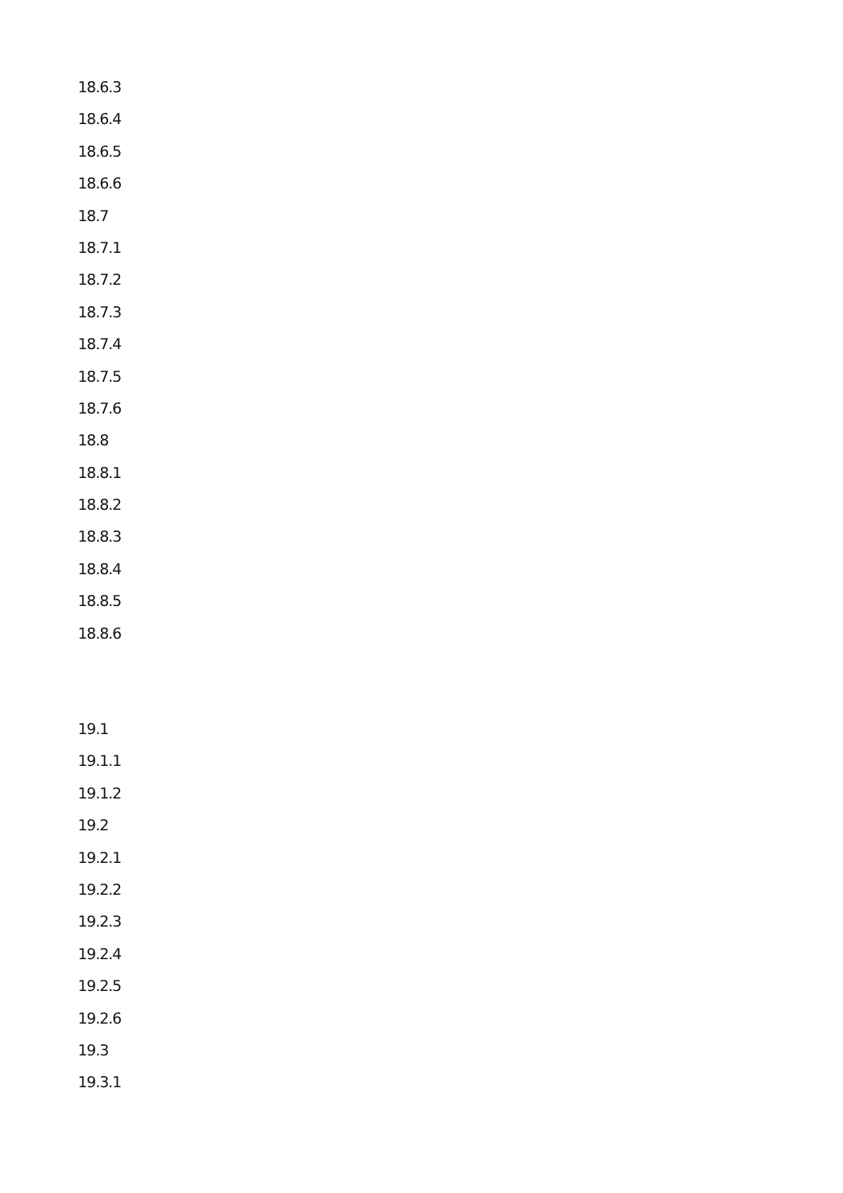18.6.3
18.6.4
18.6.5
18.6.6
18.7
18.7.1
18.7.2
18.7.3
18.7.4
18.7.5
18.7.6
18.8
18.8.1
18.8.2
18.8.3
18.8.4
18.8.5
18.8.6
19.1
19.1.1
19.1.2
19.2
19.2.1
19.2.2
19.2.3
19.2.4
19.2.5
19.2.6
19.3
19.3.1